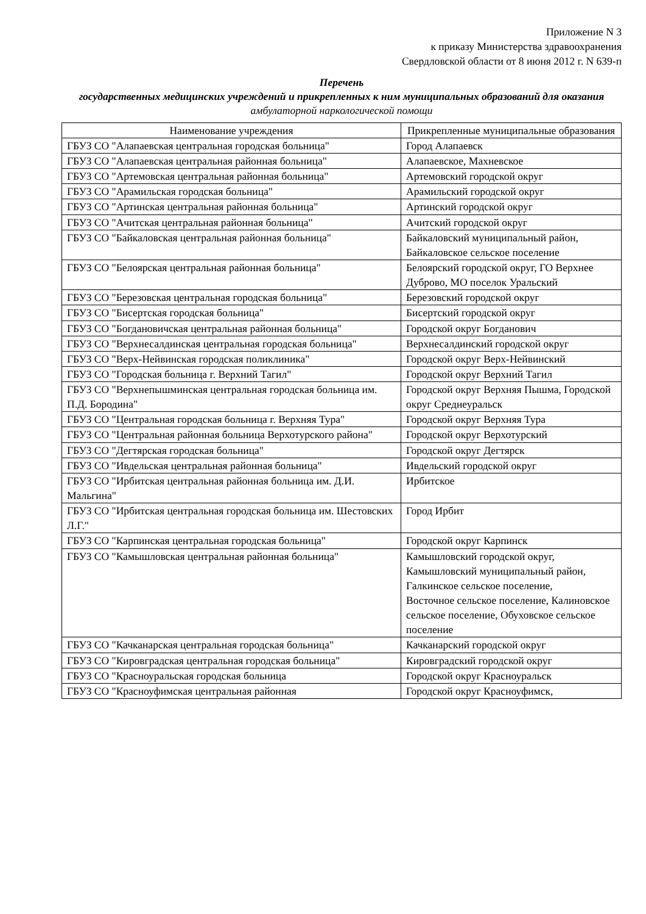Приложение N 3
к приказу Министерства здравоохранения
Свердловской области от 8 июня 2012 г. N 639-п
Перечень
государственных медицинских учреждений и прикрепленных к ним муниципальных образований для оказания амбулаторной наркологической помощи
| Наименование учреждения | Прикрепленные муниципальные образования |
| --- | --- |
| ГБУЗ СО "Алапаевская центральная городская больница" | Город Алапаевск |
| ГБУЗ СО "Алапаевская центральная районная больница" | Алапаевское, Махневское |
| ГБУЗ СО "Артемовская центральная районная больница" | Артемовский городской округ |
| ГБУЗ СО "Арамильская городская больница" | Арамильский городской округ |
| ГБУЗ СО "Артинская центральная районная больница" | Артинский городской округ |
| ГБУЗ СО "Ачитская центральная районная больница" | Ачитский городской округ |
| ГБУЗ СО "Байкаловская центральная районная больница" | Байкаловский муниципальный район, Байкаловское сельское поселение |
| ГБУЗ СО "Белоярская центральная районная больница" | Белоярский городской округ, ГО Верхнее Дуброво, МО поселок Уральский |
| ГБУЗ СО "Березовская центральная городская больница" | Березовский городской округ |
| ГБУЗ СО "Бисертская городская больница" | Бисертский городской округ |
| ГБУЗ СО "Богдановичская центральная районная больница" | Городской округ Богданович |
| ГБУЗ СО "Верхнесалдинская центральная городская больница" | Верхнесалдинский городской округ |
| ГБУЗ СО "Верх-Нейвинская городская поликлиника" | Городской округ Верх-Нейвинский |
| ГБУЗ СО "Городская больница г. Верхний Тагил" | Городской округ Верхний Тагил |
| ГБУЗ СО "Верхнепышминская центральная городская больница им. П.Д. Бородина" | Городской округ Верхняя Пышма, Городской округ Среднеуральск |
| ГБУЗ СО "Центральная городская больница г. Верхняя Тура" | Городской округ Верхняя Тура |
| ГБУЗ СО "Центральная районная больница Верхотурского района" | Городской округ Верхотурский |
| ГБУЗ СО "Дегтярская городская больница" | Городской округ Дегтярск |
| ГБУЗ СО "Ивдельская центральная районная больница" | Ивдельский городской округ |
| ГБУЗ СО "Ирбитская центральная районная больница им. Д.И. Мальгина" | Ирбитское |
| ГБУЗ СО "Ирбитская центральная городская больница им. Шестовских Л.Г." | Город Ирбит |
| ГБУЗ СО "Карпинская центральная городская больница" | Городской округ Карпинск |
| ГБУЗ СО "Камышловская центральная районная больница" | Камышловский городской округ, Камышловский муниципальный район, Галкинское сельское поселение, Восточное сельское поселение, Калиновское сельское поселение, Обуховское сельское поселение |
| ГБУЗ СО "Качканарская центральная городская больница" | Качканарский городской округ |
| ГБУЗ СО "Кировградская центральная городская больница" | Кировградский городской округ |
| ГБУЗ СО "Красноуральская городская больница | Городской округ Красноуральск |
| ГБУЗ СО "Красноуфимская центральная районная | Городской округ Красноуфимск, |